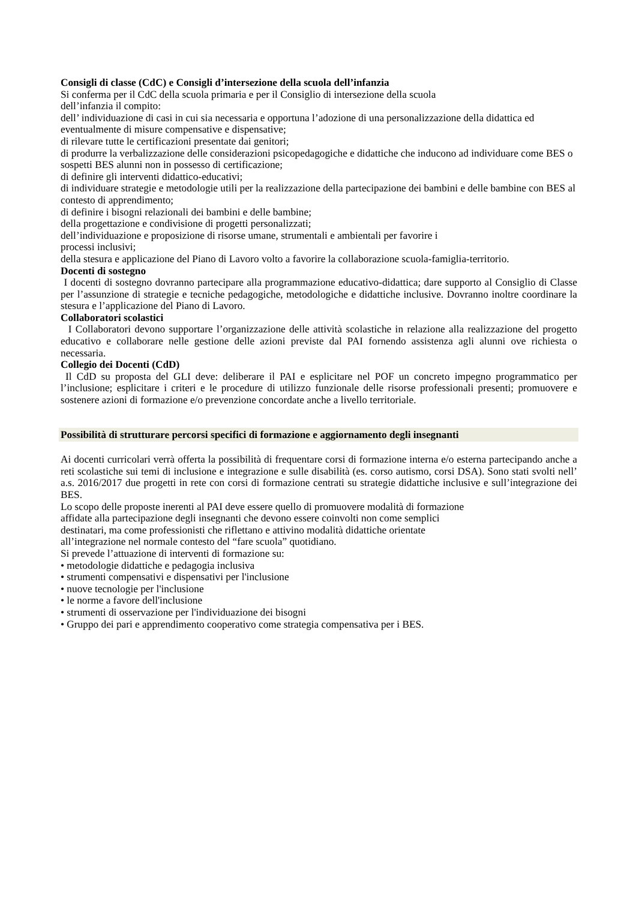Consigli di classe (CdC) e Consigli d’intersezione della scuola dell’infanzia
Si conferma per il CdC della scuola primaria e per il Consiglio di intersezione della scuola
dell’infanzia il compito:
dell’ individuazione di casi in cui sia necessaria e opportuna l’adozione di una personalizzazione della didattica ed eventualmente di misure compensative e dispensative;
di rilevare tutte le certificazioni presentate dai genitori;
di produrre la verbalizzazione delle considerazioni psicopedagogiche e didattiche che inducono ad individuare come BES o sospetti BES alunni non in possesso di certificazione;
di definire gli interventi didattico-educativi;
di individuare strategie e metodologie utili per la realizzazione della partecipazione dei bambini e delle bambine con BES al contesto di apprendimento;
di definire i bisogni relazionali dei bambini e delle bambine;
della progettazione e condivisione di progetti personalizzati;
dell’individuazione e proposizione di risorse umane, strumentali e ambientali per favorire i
processi inclusivi;
della stesura e applicazione del Piano di Lavoro volto a favorire la collaborazione scuola-famiglia-territorio.
Docenti di sostegno
I docenti di sostegno dovranno partecipare alla programmazione educativo-didattica; dare supporto al Consiglio di Classe per l’assunzione di strategie e tecniche pedagogiche, metodologiche e didattiche inclusive. Dovranno inoltre coordinare la stesura e l’applicazione del Piano di Lavoro.
Collaboratori scolastici
I Collaboratori devono supportare l’organizzazione delle attività scolastiche in relazione alla realizzazione del progetto educativo e collaborare nelle gestione delle azioni previste dal PAI fornendo assistenza agli alunni ove richiesta o necessaria.
Collegio dei Docenti (CdD)
Il CdD su proposta del GLI deve: deliberare il PAI e esplicitare nel POF un concreto impegno programmatico per l’inclusione; esplicitare i criteri e le procedure di utilizzo funzionale delle risorse professionali presenti; promuovere e sostenere azioni di formazione e/o prevenzione concordate anche a livello territoriale.
Possibilità di strutturare percorsi specifici di formazione e aggiornamento degli insegnanti
Ai docenti curricolari verrà offerta la possibilità di frequentare corsi di formazione interna e/o esterna partecipando anche a reti scolastiche sui temi di inclusione e integrazione e sulle disabilità (es. corso autismo, corsi DSA). Sono stati svolti nell’ a.s. 2016/2017 due progetti in rete con corsi di formazione centrati su strategie didattiche inclusive e sull’integrazione dei BES.
Lo scopo delle proposte inerenti al PAI deve essere quello di promuovere modalità di formazione
affidate alla partecipazione degli insegnanti che devono essere coinvolti non come semplici
destinatari, ma come professionisti che riflettano e attivino modalità didattiche orientate
all’integrazione nel normale contesto del “fare scuola” quotidiano.
Si prevede l’attuazione di interventi di formazione su:
• metodologie didattiche e pedagogia inclusiva
• strumenti compensativi e dispensativi per l'inclusione
• nuove tecnologie per l'inclusione
• le norme a favore dell'inclusione
• strumenti di osservazione per l'individuazione dei bisogni
• Gruppo dei pari e apprendimento cooperativo come strategia compensativa per i BES.